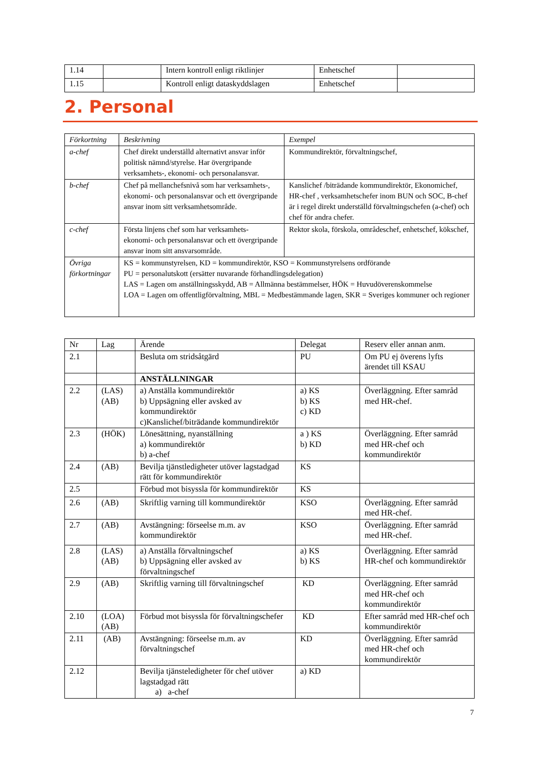| 1.14 | | Intern kontroll enligt riktlinjer | Enhetschef | |
| 1.15 | | Kontroll enligt dataskyddslagen | Enhetschef | |
2. Personal
| Förkortning | Beskrivning | Exempel |
| --- | --- | --- |
| a-chef | Chef direkt underställd alternativt ansvar inför politisk nämnd/styrelse. Har övergripande verksamhets-, ekonomi- och personalansvar. | Kommundirektör, förvaltningschef, |
| b-chef | Chef på mellanchefsnivå som har verksamhets-, ekonomi- och personalansvar och ett övergripande ansvar inom sitt verksamhetsområde. | Kanslichef /biträdande kommundirektör, Ekonomichef, HR-chef , verksamhetschefer inom BUN och SOC, B-chef är i regel direkt underställd förvaltningschefen (a-chef) och chef för andra chefer. |
| c-chef | Första linjens chef som har verksamhets- ekonomi- och personalansvar och ett övergripande ansvar inom sitt ansvarsområde. | Rektor skola, förskola, områdeschef, enhetschef, kökschef, |
| Övriga förkortningar | KS = kommunstyrelsen, KD = kommundirektör, KSO = Kommunstyrelsens ordförande PU = personalutskott (ersätter nuvarande förhandlingsdelegation) LAS = Lagen om anställningsskydd, AB = Allmänna bestämmelser, HÖK = Huvudöverenskommelse LOA = Lagen om offentligförvaltning, MBL = Medbestämmande lagen, SKR = Sveriges kommuner och regioner | |
| Nr | Lag | Ärende | Delegat | Reserv eller annan anm. |
| --- | --- | --- | --- | --- |
| 2.1 | | Besluta om stridsåtgärd | PU | Om PU ej överens lyfts ärendet till KSAU |
| | | ANSTÄLLNINGAR | | |
| 2.2 | (LAS) (AB) | a) Anställa kommundirektör b) Uppsägning eller avsked av kommundirektör c)Kanslichef/biträdande kommundirektör | a) KS b) KS c) KD | Överläggning. Efter samråd med HR-chef. |
| 2.3 | (HÖK) | Lönesättning, nyanställning a) kommundirektör b) a-chef | a ) KS b) KD | Överläggning. Efter samråd med HR-chef och kommundirektör |
| 2.4 | (AB) | Bevilja tjänstledigheter utöver lagstadgad rätt för kommundirektör | KS | |
| 2.5 | | Förbud mot bisyssla för kommundirektör | KS | |
| 2.6 | (AB) | Skriftlig varning till kommundirektör | KSO | Överläggning. Efter samråd med HR-chef. |
| 2.7 | (AB) | Avstängning: förseelse m.m. av kommundirektör | KSO | Överläggning. Efter samråd med HR-chef. |
| 2.8 | (LAS) (AB) | a) Anställa förvaltningschef b) Uppsägning eller avsked av förvaltningschef | a) KS b) KS | Överläggning. Efter samråd HR-chef och kommundirektör |
| 2.9 | (AB) | Skriftlig varning till förvaltningschef | KD | Överläggning. Efter samråd med HR-chef och kommundirektör |
| 2.10 | (LOA) (AB) | Förbud mot bisyssla för förvaltningschefer | KD | Efter samråd med HR-chef och kommundirektör |
| 2.11 | (AB) | Avstängning: förseelse m.m. av förvaltningschef | KD | Överläggning. Efter samråd med HR-chef och kommundirektör |
| 2.12 | | Bevilja tjänsteledigheter för chef utöver lagstadgad rätt a) a-chef | a) KD | |
7